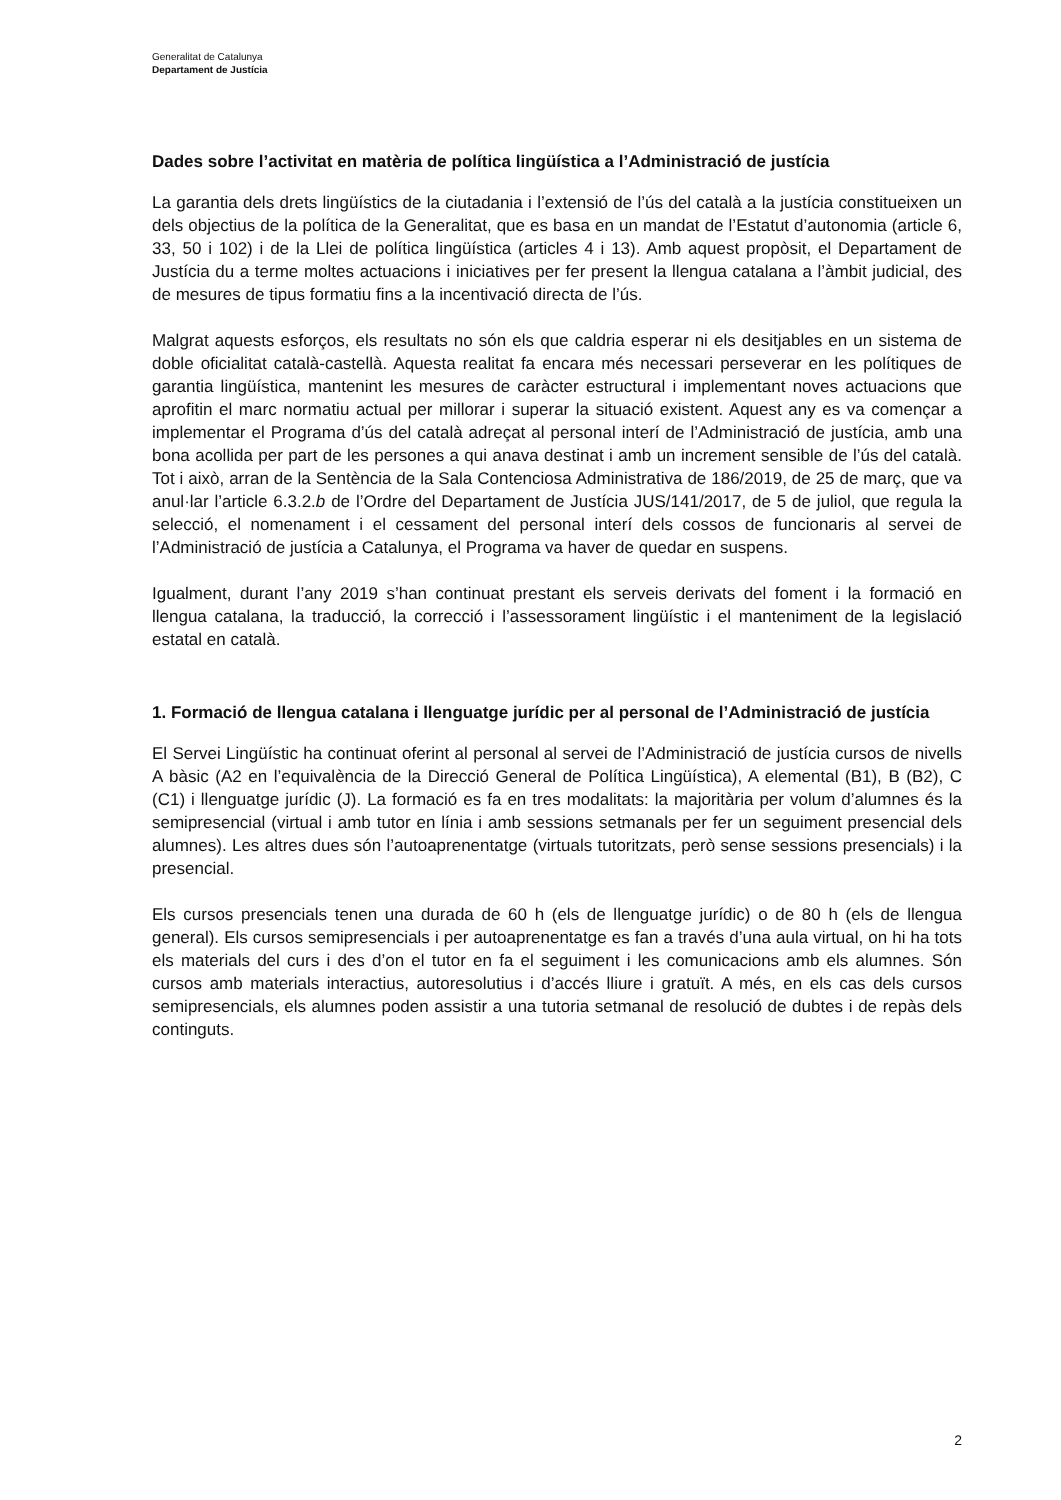Generalitat de Catalunya
Departament de Justícia
Dades sobre l’activitat en matèria de política lingüística a l’Administració de justícia
La garantia dels drets lingüístics de la ciutadania i l’extensió de l’ús del català a la justícia constitueixen un dels objectius de la política de la Generalitat, que es basa en un mandat de l’Estatut d’autonomia (article 6, 33, 50 i 102) i de la Llei de política lingüística (articles 4 i 13). Amb aquest propòsit, el Departament de Justícia du a terme moltes actuacions i iniciatives per fer present la llengua catalana a l’àmbit judicial, des de mesures de tipus formatiu fins a la incentivació directa de l’ús.
Malgrat aquests esforços, els resultats no són els que caldria esperar ni els desitjables en un sistema de doble oficialitat català-castellà. Aquesta realitat fa encara més necessari perseverar en les polítiques de garantia lingüística, mantenint les mesures de caràcter estructural i implementant noves actuacions que aprofitin el marc normatiu actual per millorar i superar la situació existent. Aquest any es va començar a implementar el Programa d’ús del català adreçat al personal interí de l’Administració de justícia, amb una bona acollida per part de les persones a qui anava destinat i amb un increment sensible de l’ús del català. Tot i això, arran de la Sentència de la Sala Contenciosa Administrativa de 186/2019, de 25 de març, que va anul·lar l’article 6.3.2.b de l’Ordre del Departament de Justícia JUS/141/2017, de 5 de juliol, que regula la selecció, el nomenament i el cessament del personal interí dels cossos de funcionaris al servei de l’Administració de justícia a Catalunya, el Programa va haver de quedar en suspens.
Igualment, durant l’any 2019 s’han continuat prestant els serveis derivats del foment i la formació en llengua catalana, la traducció, la correcció i l’assessorament lingüístic i el manteniment de la legislació estatal en català.
1. Formació de llengua catalana i llenguatge jurídic per al personal de l’Administració de justícia
El Servei Lingüístic ha continuat oferint al personal al servei de l’Administració de justícia cursos de nivells A bàsic (A2 en l’equivalència de la Direcció General de Política Lingüística), A elemental (B1), B (B2), C (C1) i llenguatge jurídic (J). La formació es fa en tres modalitats: la majoritària per volum d’alumnes és la semipresencial (virtual i amb tutor en línia i amb sessions setmanals per fer un seguiment presencial dels alumnes). Les altres dues són l’autoaprenentatge (virtuals tutoritzats, però sense sessions presencials) i la presencial.
Els cursos presencials tenen una durada de 60 h (els de llenguatge jurídic) o de 80 h (els de llengua general). Els cursos semipresencials i per autoaprenentatge es fan a través d’una aula virtual, on hi ha tots els materials del curs i des d’on el tutor en fa el seguiment i les comunicacions amb els alumnes. Són cursos amb materials interactius, autoresolutius i d’accés lliure i gratuït. A més, en els cas dels cursos semipresencials, els alumnes poden assistir a una tutoria setmanal de resolució de dubtes i de repàs dels continguts.
2